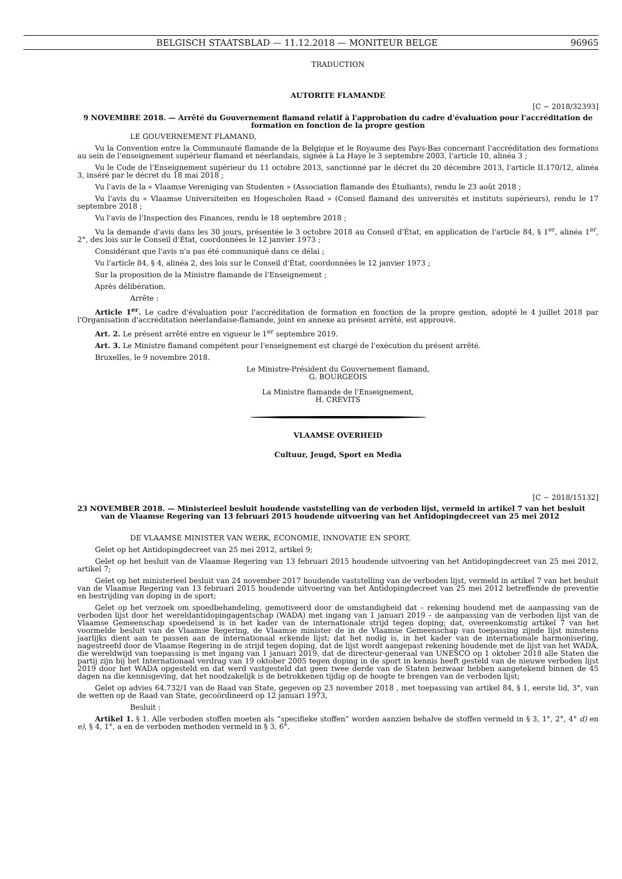BELGISCH STAATSBLAD — 11.12.2018 — MONITEUR BELGE 96965
TRADUCTION
AUTORITE FLAMANDE
[C − 2018/32393]
9 NOVEMBRE 2018. — Arrêté du Gouvernement flamand relatif à l'approbation du cadre d'évaluation pour l'accréditation de formation en fonction de la propre gestion
LE GOUVERNEMENT FLAMAND,
Vu la Convention entre la Communauté flamande de la Belgique et le Royaume des Pays-Bas concernant l'accréditation des formations au sein de l'enseignement supérieur flamand et néerlandais, signée à La Haye le 3 septembre 2003, l'article 10, alinéa 3 ;
Vu le Code de l'Enseignement supérieur du 11 octobre 2013, sanctionné par le décret du 20 décembre 2013, l'article II.170/12, alinéa 3, inséré par le décret du 18 mai 2018 ;
Vu l'avis de la « Vlaamse Vereniging van Studenten » (Association flamande des Étudiants), rendu le 23 août 2018 ;
Vu l'avis du « Vlaamse Universiteiten en Hogescholen Raad » (Conseil flamand des universités et instituts supérieurs), rendu le 17 septembre 2018 ;
Vu l'avis de l'Inspection des Finances, rendu le 18 septembre 2018 ;
Vu la demande d'avis dans les 30 jours, présentée le 3 octobre 2018 au Conseil d'État, en application de l'article 84, § 1<sup>er</sup>, alinéa 1<sup>er</sup>, 2°, des lois sur le Conseil d'État, coordonnées le 12 janvier 1973 ;
Considérant que l'avis n'a pas été communiqué dans ce délai ;
Vu l'article 84, § 4, alinéa 2, des lois sur le Conseil d'État, coordonnées le 12 janvier 1973 ;
Sur la proposition de la Ministre flamande de l'Enseignement ;
Après délibération,
Arrête :
Article 1<sup>er</sup>. Le cadre d'évaluation pour l'accréditation de formation en fonction de la propre gestion, adopté le 4 juillet 2018 par l'Organisation d'accréditation néerlandaise-flamande, joint en annexe au présent arrêté, est approuvé.
Art. 2. Le présent arrêté entre en vigueur le 1<sup>er</sup> septembre 2019.
Art. 3. Le Ministre flamand compétent pour l'enseignement est chargé de l'exécution du présent arrêté.
Bruxelles, le 9 novembre 2018.
Le Ministre-Président du Gouvernement flamand,
G. BOURGEOIS
La Ministre flamande de l'Enseignement,
H. CREVITS
VLAAMSE OVERHEID
Cultuur, Jeugd, Sport en Media
[C − 2018/15132]
23 NOVEMBER 2018. — Ministerieel besluit houdende vaststelling van de verboden lijst, vermeld in artikel 7 van het besluit van de Vlaamse Regering van 13 februari 2015 houdende uitvoering van het Antidopingdecreet van 25 mei 2012
DE VLAAMSE MINISTER VAN WERK, ECONOMIE, INNOVATIE EN SPORT,
Gelet op het Antidopingdecreet van 25 mei 2012, artikel 9;
Gelet op het besluit van de Vlaamse Regering van 13 februari 2015 houdende uitvoering van het Antidopingdecreet van 25 mei 2012, artikel 7;
Gelet op het ministerieel besluit van 24 november 2017 houdende vaststelling van de verboden lijst, vermeld in artikel 7 van het besluit van de Vlaamse Regering van 13 februari 2015 houdende uitvoering van het Antidopingdecreet van 25 mei 2012 betreffende de preventie en bestrijding van doping in de sport;
Gelet op het verzoek om spoedbehandeling, gemotiveerd door de omstandigheid dat – rekening houdend met de aanpassing van de verboden lijst door het wereldantidopingagentschap (WADA) met ingang van 1 januari 2019 – de aanpassing van de verboden lijst van de Vlaamse Gemeenschap spoedeisend is in het kader van de internationale strijd tegen doping; dat, overeenkomstig artikel 7 van het voormelde besluit van de Vlaamse Regering, de Vlaamse minister de in de Vlaamse Gemeenschap van toepassing zijnde lijst minstens jaarlijks dient aan te passen aan de internationaal erkende lijst; dat het nodig is, in het kader van de internationale harmonisering, nagestreefd door de Vlaamse Regering in de strijd tegen doping, dat de lijst wordt aangepast rekening houdende met de lijst van het WADA, die wereldwijd van toepassing is met ingang van 1 januari 2019, dat de directeur-generaal van UNESCO op 1 oktober 2018 alle Staten die partij zijn bij het Internationaal verdrag van 19 oktober 2005 tegen doping in de sport in kennis heeft gesteld van de nieuwe verboden lijst 2019 door het WADA opgesteld en dat werd vastgesteld dat geen twee derde van de Staten bezwaar hebben aangetekend binnen de 45 dagen na die kennisgeving, dat het noodzakelijk is de betrokkenen tijdig op de hoogte te brengen van de verboden lijst;
Gelet op advies 64.732/1 van de Raad van State, gegeven op 23 november 2018 , met toepassing van artikel 84, § 1, eerste lid, 3°, van de wetten op de Raad van State, gecoördineerd op 12 januari 1973,
Besluit :
Artikel 1. § 1. Alle verboden stoffen moeten als “specifieke stoffen” worden aanzien behalve de stoffen vermeld in § 3, 1°, 2°, 4° d) en e), § 4, 1°, a en de verboden methoden vermeld in § 3, 6°.